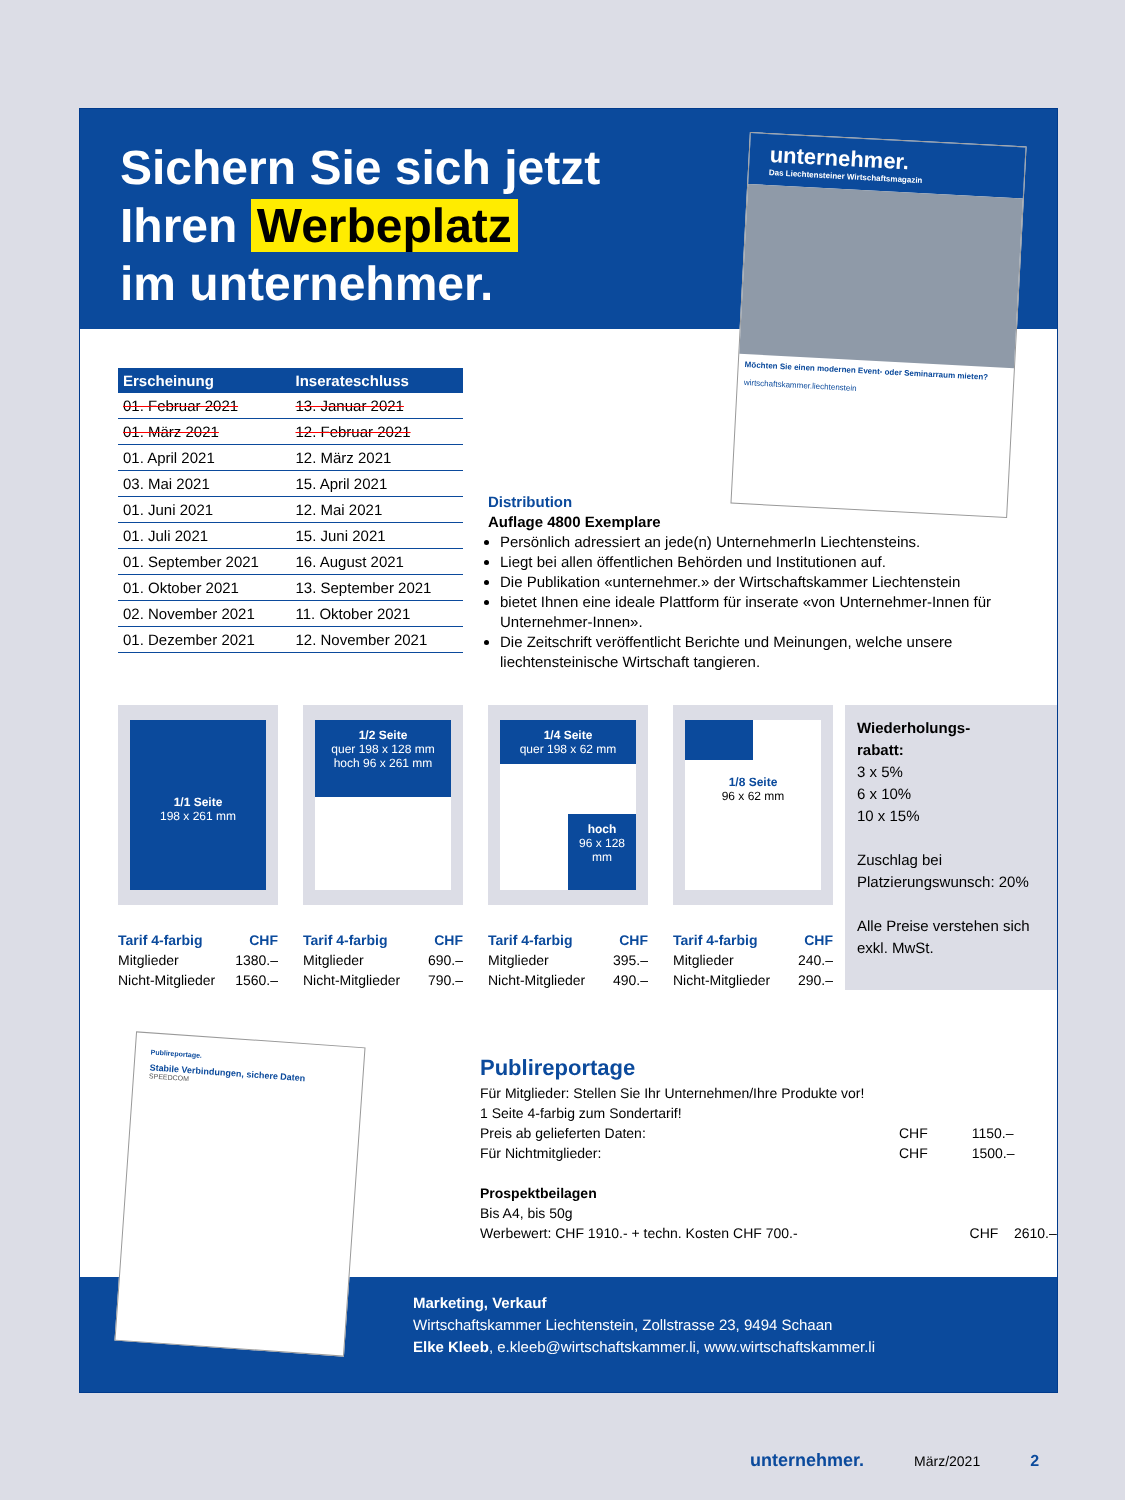Sichern Sie sich jetzt
Ihren Werbeplatz
im unternehmer.
unternehmer.
Das Liechtensteiner Wirtschaftsmagazin
Möchten Sie einen modernen Event- oder Seminarraum mieten?
wirtschaftskammer.liechtenstein
| Erscheinung | Inserateschluss |
| --- | --- |
| 01. Februar 2021 | 13. Januar 2021 |
| 01. März 2021 | 12. Februar 2021 |
| 01. April 2021 | 12. März 2021 |
| 03. Mai 2021 | 15. April 2021 |
| 01. Juni 2021 | 12. Mai 2021 |
| 01. Juli 2021 | 15. Juni 2021 |
| 01. September 2021 | 16. August 2021 |
| 01. Oktober 2021 | 13. September 2021 |
| 02. November 2021 | 11. Oktober 2021 |
| 01. Dezember 2021 | 12. November 2021 |
Distribution
Auflage 4800 Exemplare
Persönlich adressiert an jede(n) UnternehmerIn Liechtensteins.
Liegt bei allen öffentlichen Behörden und Institutionen auf.
Die Publikation «unternehmer.» der Wirtschaftskammer Liechtenstein
bietet Ihnen eine ideale Plattform für inserate «von Unternehmer-Innen für Unternehmer-Innen».
Die Zeitschrift veröffentlicht Berichte und Meinungen, welche unsere liechtensteinische Wirtschaft tangieren.
1/1 Seite
198 x 261 mm
Tarif 4-farbig CHF
Mitglieder 1380.–
Nicht-Mitglieder 1560.–
1/2 Seite
quer 198 x 128 mm
hoch 96 x 261 mm
Tarif 4-farbig CHF
Mitglieder 690.–
Nicht-Mitglieder 790.–
1/4 Seite
quer 198 x 62 mm
hoch
96 x 128
mm
Tarif 4-farbig CHF
Mitglieder 395.–
Nicht-Mitglieder 490.–
1/8 Seite
96 x 62 mm
Tarif 4-farbig CHF
Mitglieder 240.–
Nicht-Mitglieder 290.–
Wiederholungs-
rabatt:
3 x 5%
6 x 10%
10 x 15%
Zuschlag bei Platzierungswunsch: 20%
Alle Preise verstehen sich exkl. MwSt.
Publireportage.
Stabile Verbindungen, sichere Daten
SPEEDCOM
Publireportage
Für Mitglieder: Stellen Sie Ihr Unternehmen/Ihre Produkte vor!
1 Seite 4-farbig zum Sondertarif!
| Preis ab gelieferten Daten: | CHF | 1150.– |
| Für Nichtmitglieder: | CHF | 1500.– |
Prospektbeilagen
Bis A4, bis 50g
| Werbewert: CHF 1910.- + techn. Kosten CHF 700.- | CHF | 2610.– |
Marketing, Verkauf
Wirtschaftskammer Liechtenstein, Zollstrasse 23, 9494 Schaan
Elke Kleeb, e.kleeb@wirtschaftskammer.li, www.wirtschaftskammer.li
unternehmer. März/2021 2